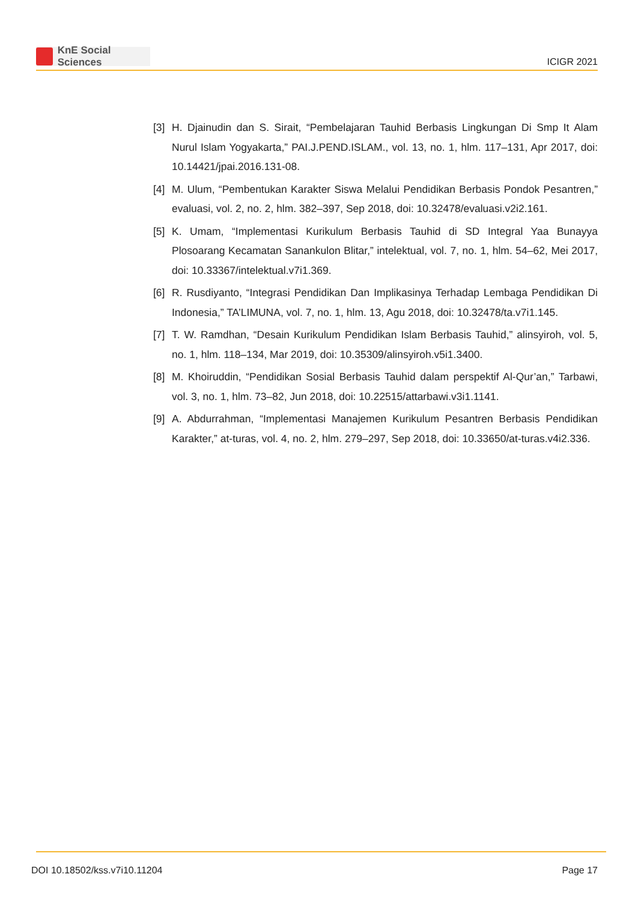KnE Social Sciences
ICIGR 2021
[3]
H. Djainudin dan S. Sirait, “Pembelajaran Tauhid Berbasis Lingkungan Di Smp It Alam Nurul Islam Yogyakarta,” PAI.J.PEND.ISLAM., vol. 13, no. 1, hlm. 117–131, Apr 2017, doi: 10.14421/jpai.2016.131-08.
[4]
M. Ulum, “Pembentukan Karakter Siswa Melalui Pendidikan Berbasis Pondok Pesantren,” evaluasi, vol. 2, no. 2, hlm. 382–397, Sep 2018, doi: 10.32478/evaluasi.v2i2.161.
[5]
K. Umam, “Implementasi Kurikulum Berbasis Tauhid di SD Integral Yaa Bunayya Plosoarang Kecamatan Sanankulon Blitar,” intelektual, vol. 7, no. 1, hlm. 54–62, Mei 2017, doi: 10.33367/intelektual.v7i1.369.
[6]
R. Rusdiyanto, “Integrasi Pendidikan Dan Implikasinya Terhadap Lembaga Pendidikan Di Indonesia,” TA’LIMUNA, vol. 7, no. 1, hlm. 13, Agu 2018, doi: 10.32478/ta.v7i1.145.
[7]
T. W. Ramdhan, “Desain Kurikulum Pendidikan Islam Berbasis Tauhid,” alinsyiroh, vol. 5, no. 1, hlm. 118–134, Mar 2019, doi: 10.35309/alinsyiroh.v5i1.3400.
[8]
M. Khoiruddin, “Pendidikan Sosial Berbasis Tauhid dalam perspektif Al-Qur’an,” Tarbawi, vol. 3, no. 1, hlm. 73–82, Jun 2018, doi: 10.22515/attarbawi.v3i1.1141.
[9]
A. Abdurrahman, “Implementasi Manajemen Kurikulum Pesantren Berbasis Pendidikan Karakter,” at-turas, vol. 4, no. 2, hlm. 279–297, Sep 2018, doi: 10.33650/at-turas.v4i2.336.
DOI 10.18502/kss.v7i10.11204 Page 17